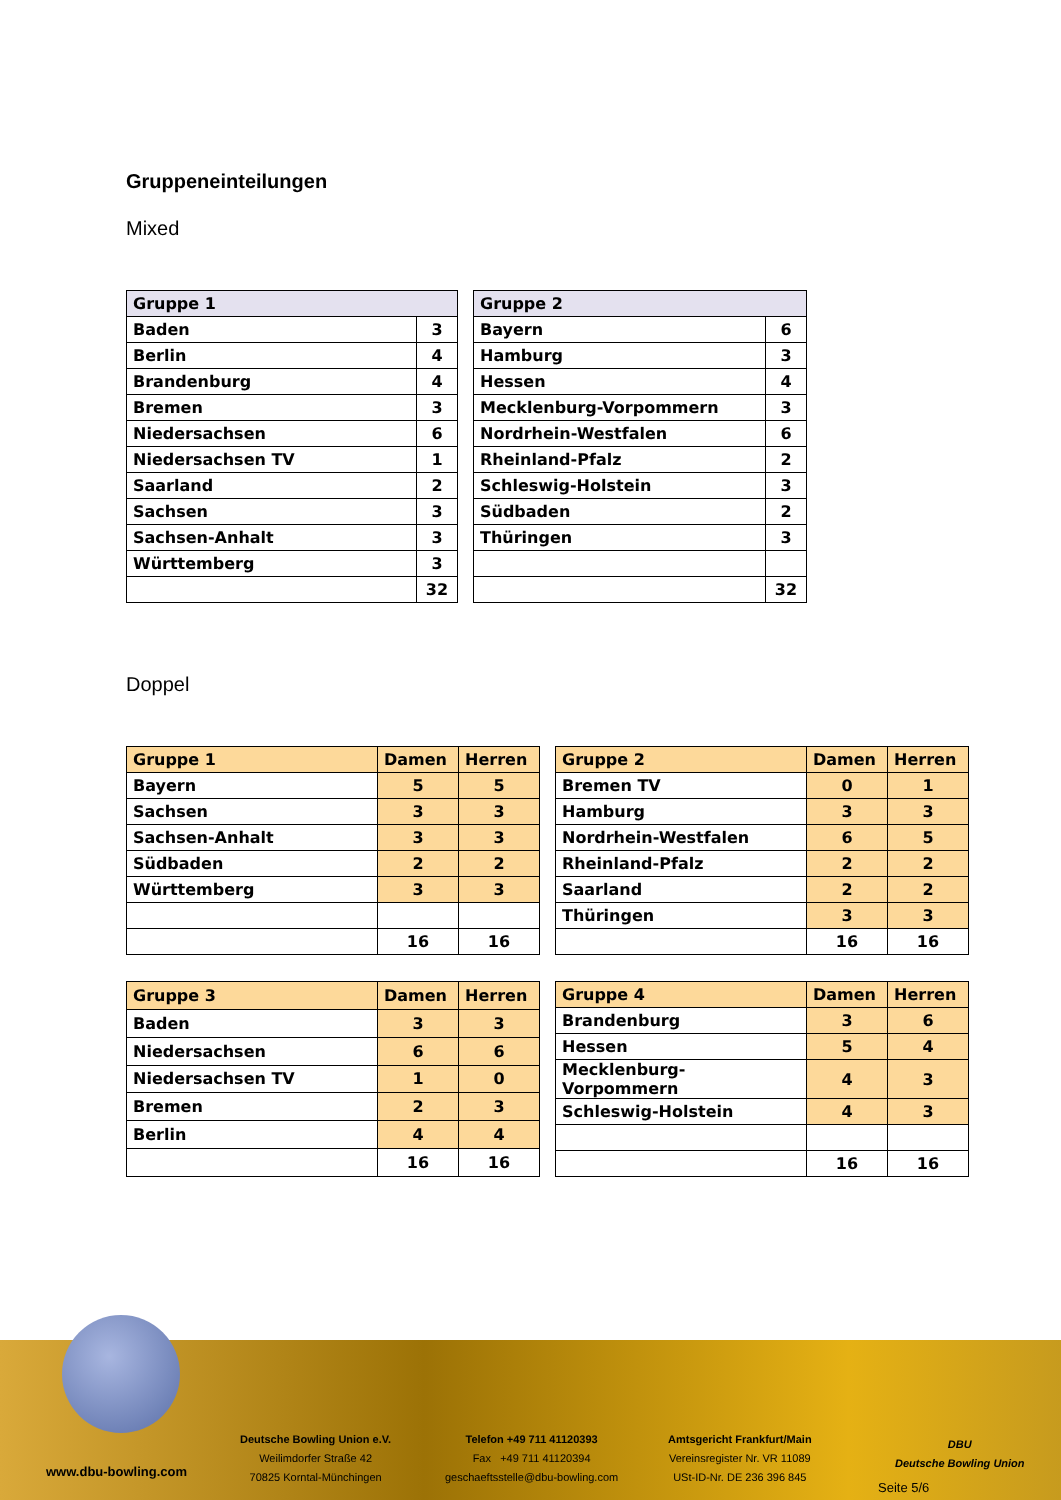Gruppeneinteilungen
Mixed
| Gruppe 1 | |
| --- | --- |
| Baden | 3 |
| Berlin | 4 |
| Brandenburg | 4 |
| Bremen | 3 |
| Niedersachsen | 6 |
| Niedersachsen TV | 1 |
| Saarland | 2 |
| Sachsen | 3 |
| Sachsen-Anhalt | 3 |
| Württemberg | 3 |
| | 32 |
| Gruppe 2 | |
| --- | --- |
| Bayern | 6 |
| Hamburg | 3 |
| Hessen | 4 |
| Mecklenburg-Vorpommern | 3 |
| Nordrhein-Westfalen | 6 |
| Rheinland-Pfalz | 2 |
| Schleswig-Holstein | 3 |
| Südbaden | 2 |
| Thüringen | 3 |
| | 32 |
Doppel
| Gruppe 1 | Damen | Herren |
| --- | --- | --- |
| Bayern | 5 | 5 |
| Sachsen | 3 | 3 |
| Sachsen-Anhalt | 3 | 3 |
| Südbaden | 2 | 2 |
| Württemberg | 3 | 3 |
| | 16 | 16 |
| Gruppe 2 | Damen | Herren |
| --- | --- | --- |
| Bremen TV | 0 | 1 |
| Hamburg | 3 | 3 |
| Nordrhein-Westfalen | 6 | 5 |
| Rheinland-Pfalz | 2 | 2 |
| Saarland | 2 | 2 |
| Thüringen | 3 | 3 |
| | 16 | 16 |
| Gruppe 3 | Damen | Herren |
| --- | --- | --- |
| Baden | 3 | 3 |
| Niedersachsen | 6 | 6 |
| Niedersachsen TV | 1 | 0 |
| Bremen | 2 | 3 |
| Berlin | 4 | 4 |
| | 16 | 16 |
| Gruppe 4 | Damen | Herren |
| --- | --- | --- |
| Brandenburg | 3 | 6 |
| Hessen | 5 | 4 |
| Mecklenburg-Vorpommern | 4 | 3 |
| Schleswig-Holstein | 4 | 3 |
| | 16 | 16 |
www.dbu-bowling.com
Deutsche Bowling Union e.V.
Weilimdorfer Straße 42
70825 Korntal-Münchingen
Telefon +49 711 41120393
Fax +49 711 41120394
geschaeftsstelle@dbu-bowling.com
Amtsgericht Frankfurt/Main
Vereinsregister Nr. VR 11089
USt-ID-Nr. DE 236 396 845
DBU
Deutsche Bowling Union
Seite 5/6